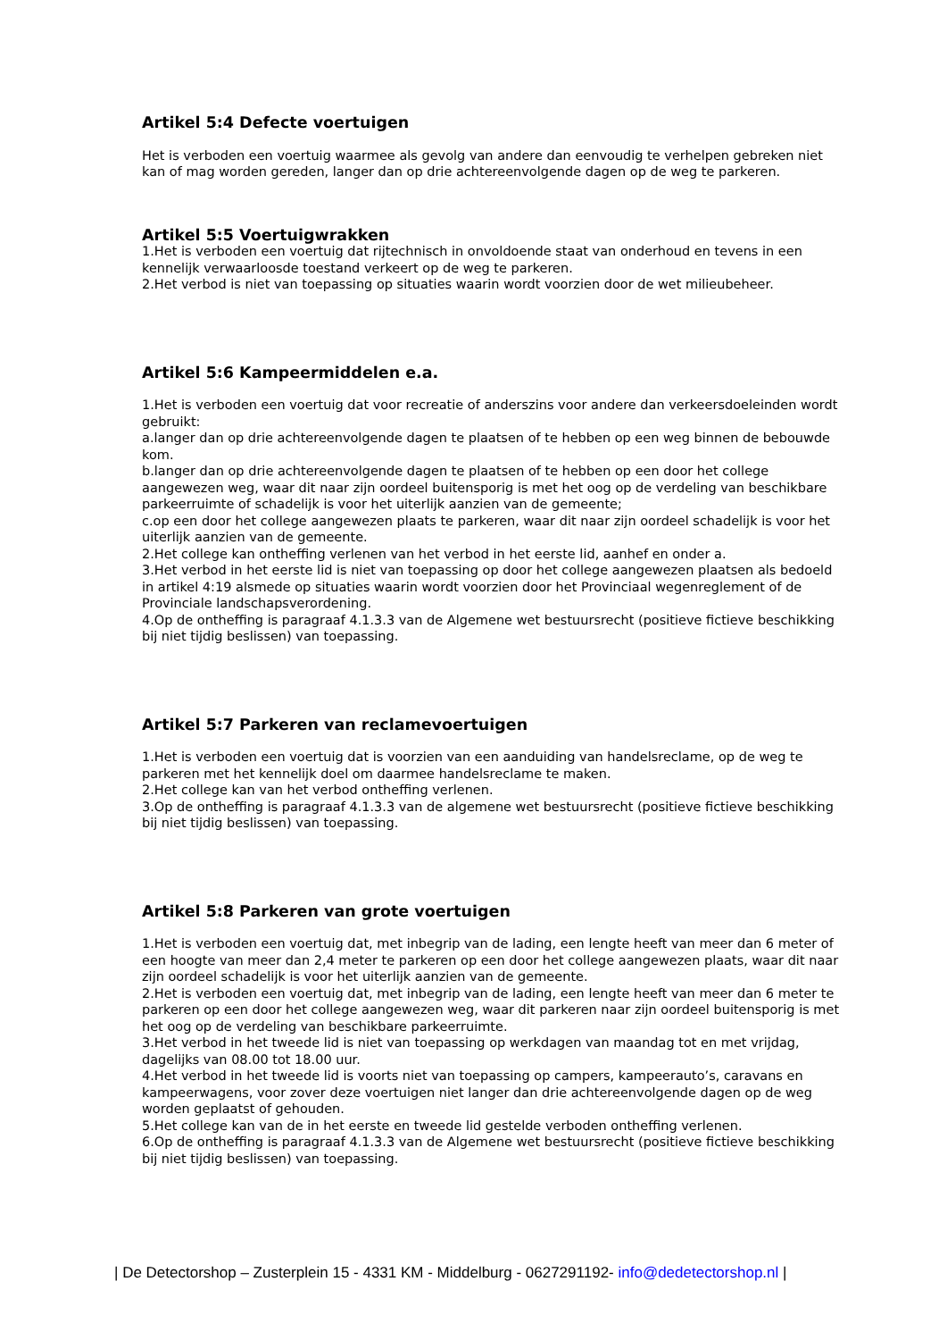Artikel 5:4 Defecte voertuigen
Het is verboden een voertuig waarmee als gevolg van andere dan eenvoudig te verhelpen gebreken niet kan of mag worden gereden, langer dan op drie achtereenvolgende dagen op de weg te parkeren.
Artikel 5:5 Voertuigwrakken
1.Het is verboden een voertuig dat rijtechnisch in onvoldoende staat van onderhoud en tevens in een kennelijk verwaarloosde toestand verkeert op de weg te parkeren.
2.Het verbod is niet van toepassing op situaties waarin wordt voorzien door de wet milieubeheer.
Artikel 5:6 Kampeermiddelen e.a.
1.Het is verboden een voertuig dat voor recreatie of anderszins voor andere dan verkeersdoeleinden wordt gebruikt:
a.langer dan op drie achtereenvolgende dagen te plaatsen of te hebben op een weg binnen de bebouwde kom.
b.langer dan op drie achtereenvolgende dagen te plaatsen of te hebben op een door het college aangewezen weg, waar dit naar zijn oordeel buitensporig is met het oog op de verdeling van beschikbare parkeerruimte of schadelijk is voor het uiterlijk aanzien van de gemeente;
c.op een door het college aangewezen plaats te parkeren, waar dit naar zijn oordeel schadelijk is voor het uiterlijk aanzien van de gemeente.
2.Het college kan ontheffing verlenen van het verbod in het eerste lid, aanhef en onder a.
3.Het verbod in het eerste lid is niet van toepassing op door het college aangewezen plaatsen als bedoeld in artikel 4:19 alsmede op situaties waarin wordt voorzien door het Provinciaal wegenreglement of de Provinciale landschapsverordening.
4.Op de ontheffing is paragraaf 4.1.3.3 van de Algemene wet bestuursrecht (positieve fictieve beschikking bij niet tijdig beslissen) van toepassing.
Artikel 5:7 Parkeren van reclamevoertuigen
1.Het is verboden een voertuig dat is voorzien van een aanduiding van handelsreclame, op de weg te parkeren met het kennelijk doel om daarmee handelsreclame te maken.
2.Het college kan van het verbod ontheffing verlenen.
3.Op de ontheffing is paragraaf 4.1.3.3 van de algemene wet bestuursrecht (positieve fictieve beschikking bij niet tijdig beslissen) van toepassing.
Artikel 5:8 Parkeren van grote voertuigen
1.Het is verboden een voertuig dat, met inbegrip van de lading, een lengte heeft van meer dan 6 meter of een hoogte van meer dan 2,4 meter te parkeren op een door het college aangewezen plaats, waar dit naar zijn oordeel schadelijk is voor het uiterlijk aanzien van de gemeente.
2.Het is verboden een voertuig dat, met inbegrip van de lading, een lengte heeft van meer dan 6 meter te parkeren op een door het college aangewezen weg, waar dit parkeren naar zijn oordeel buitensporig is met het oog op de verdeling van beschikbare parkeerruimte.
3.Het verbod in het tweede lid is niet van toepassing op werkdagen van maandag tot en met vrijdag, dagelijks van 08.00 tot 18.00 uur.
4.Het verbod in het tweede lid is voorts niet van toepassing op campers, kampeerauto’s, caravans en kampeerwagens, voor zover deze voertuigen niet langer dan drie achtereenvolgende dagen op de weg worden geplaatst of gehouden.
5.Het college kan van de in het eerste en tweede lid gestelde verboden ontheffing verlenen.
6.Op de ontheffing is paragraaf 4.1.3.3 van de Algemene wet bestuursrecht (positieve fictieve beschikking bij niet tijdig beslissen) van toepassing.
| De Detectorshop – Zusterplein 15 - 4331 KM - Middelburg - 0627291192- info@dedetectorshop.nl |